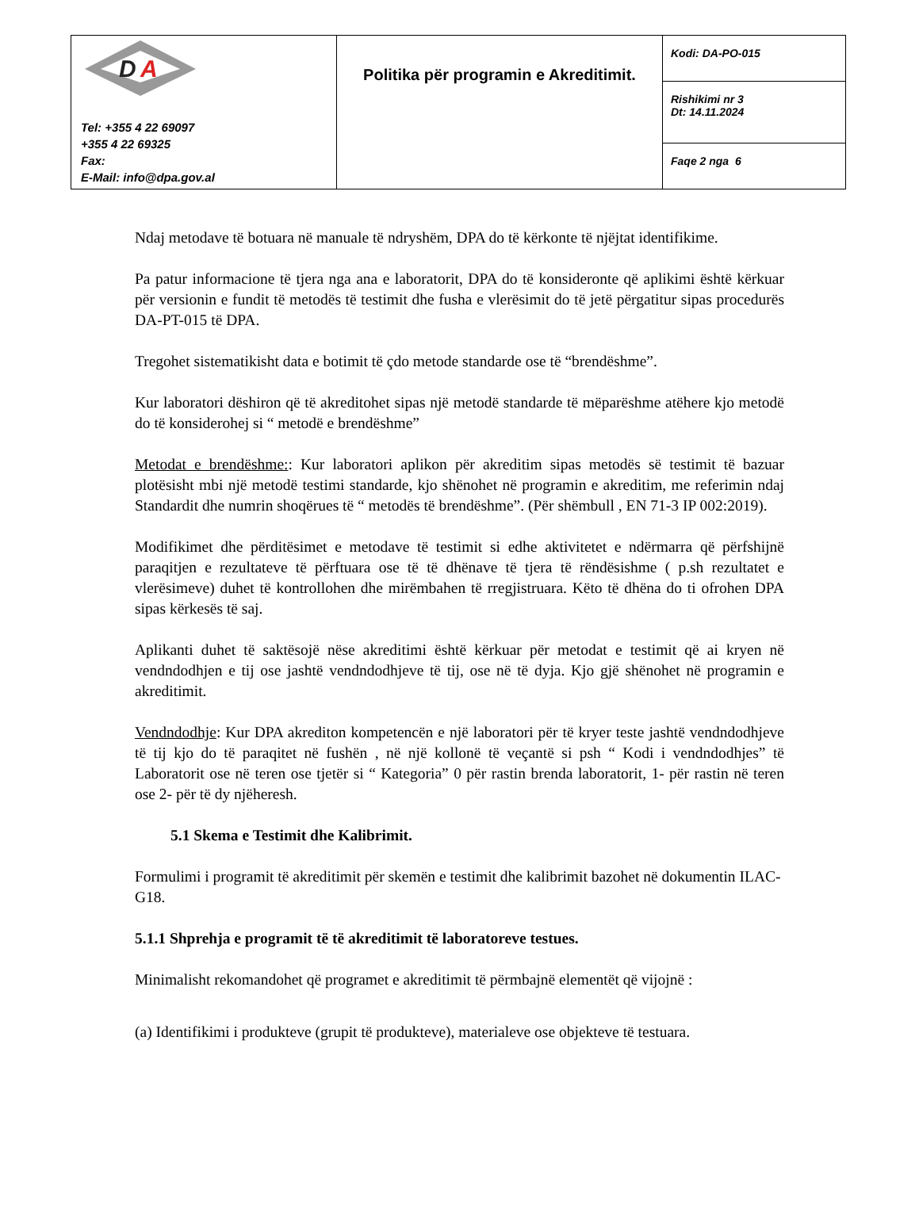| D A Tel: +355 4 22 69097 +355 4 22 69325 Fax: E-Mail: info@dpa.gov.al | Politika për programin e Akreditimit. | Kodi: DA-PO-015 |
| | | Rishikimi nr 3 Dt: 14.11.2024 |
| | | Faqe 2 nga 6 |
Ndaj metodave të botuara në manuale të ndryshëm, DPA do të kërkonte të njëjtat identifikime.
Pa patur informacione të tjera nga ana e laboratorit, DPA do të konsideronte që aplikimi është kërkuar për versionin e fundit të metodës të testimit dhe fusha e vlerësimit do të jetë përgatitur sipas procedurës DA-PT-015 të DPA.
Tregohet sistematikisht data e botimit të çdo metode standarde ose të “brendëshme”.
Kur laboratori dëshiron që të akreditohet sipas një metodë standarde të mëparëshme atëhere kjo metodë do të konsiderohej si “ metodë e brendëshme”
Metodat e brendëshme:: Kur laboratori aplikon për akreditim sipas metodës së testimit të bazuar plotësisht mbi një metodë testimi standarde, kjo shënohet në programin e akreditim, me referimin ndaj Standardit dhe numrin shoqërues të “ metodës të brendëshme”. (Për shëmbull , EN 71-3 IP 002:2019).
Modifikimet dhe përditësimet e metodave të testimit si edhe aktivitetet e ndërmarra që përfshijnë paraqitjen e rezultateve të përftuara ose të të dhënave të tjera të rëndësishme ( p.sh rezultatet e vlerësimeve) duhet të kontrollohen dhe mirëmbahen të rregjistruara. Këto të dhëna do ti ofrohen DPA sipas kërkesës të saj.
Aplikanti duhet të saktësojë nëse akreditimi është kërkuar për metodat e testimit që ai kryen në vendndodhjen e tij ose jashtë vendndodhjeve të tij, ose në të dyja. Kjo gjë shënohet në programin e akreditimit.
Vendndodhje: Kur DPA akrediton kompetencën e një laboratori për të kryer teste jashtë vendndodhjeve të tij kjo do të paraqitet në fushën , në një kollonë të veçantë si psh “ Kodi i vendndodhjes” të Laboratorit ose në teren ose tjetër si “ Kategoria” 0 për rastin brenda laboratorit, 1- për rastin në teren ose 2- për të dy njëheresh.
5.1 Skema e Testimit dhe Kalibrimit.
Formulimi i programit të akreditimit për skemën e testimit dhe kalibrimit bazohet në dokumentin ILAC-G18.
5.1.1 Shprehja e programit të të akreditimit të laboratoreve testues.
Minimalisht rekomandohet që programet e akreditimit të përmbajnë elementët që vijojnë :
(a) Identifikimi i produkteve (grupit të produkteve), materialeve ose objekteve të testuara.